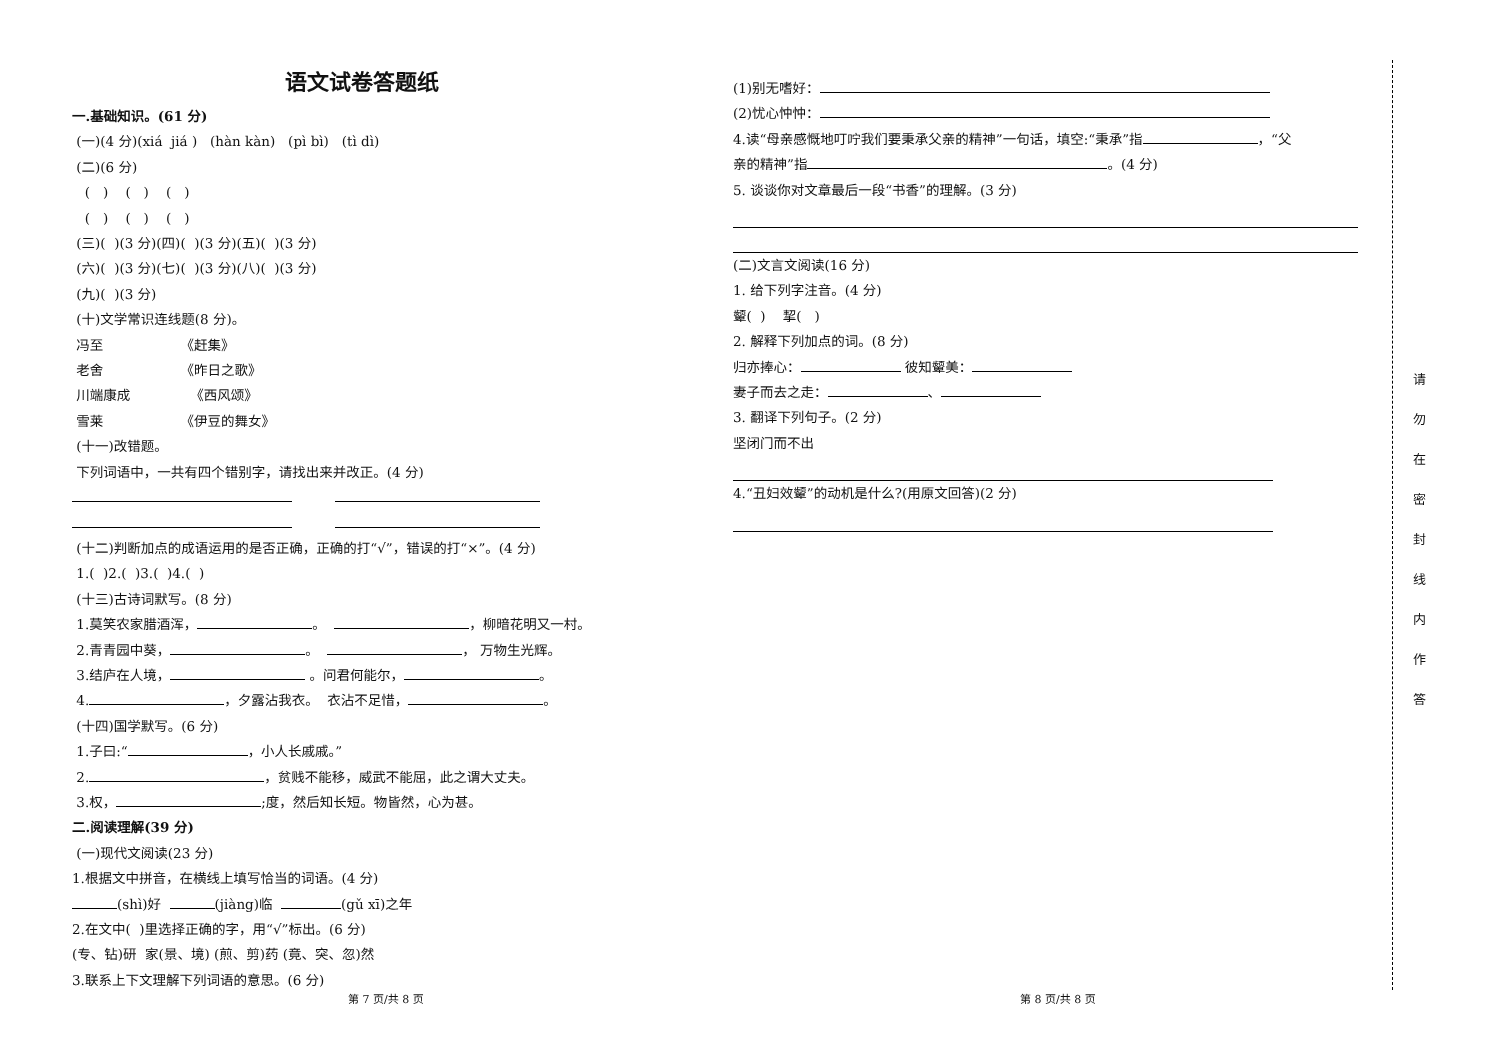语文试卷答题纸
一.基础知识。(61 分)
(一)(4 分)(xiá jiá ) (hàn kàn) (pì bì) (tì dì)
(二)(6 分)
( ) ( ) ( )
( ) ( ) ( )
(三)( )(3 分)(四)( )(3 分)(五)( )(3 分)
(六)( )(3 分)(七)( )(3 分)(八)( )(3 分)
(九)( )(3 分)
(十)文学常识连线题(8 分)。
冯至 《赶集》
老舍 《昨日之歌》
川端康成 《西风颂》
雪莱 《伊豆的舞女》
(十一)改错题。
下列词语中，一共有四个错别字，请找出来并改正。(4 分)
(十二)判断加点的成语运用的是否正确，正确的打“√”，错误的打“×”。(4 分)
1.( )2.( )3.( )4.( )
(十三)古诗词默写。(8 分)
1.莫笑农家腊酒浑， 。 ，柳暗花明又一村。
2.青青园中葵， 。 ， 万物生光辉。
3.结庐在人境， 。问君何能尔， 。
4. ，夕露沾我衣。 衣沾不足惜， 。
(十四)国学默写。(6 分)
1.子曰:“ ，小人长戚戚。”
2. ，贫贱不能移，威武不能屈，此之谓大丈夫。
3.权， ;度，然后知长短。物皆然，心为甚。
二.阅读理解(39 分)
(一)现代文阅读(23 分)
1.根据文中拼音，在横线上填写恰当的词语。(4 分)
(shì)好 (jiàng)临 (gǔ xī)之年
2.在文中( )里选择正确的字，用“√”标出。(6 分)
(专、钻)研 家(景、境) (煎、剪)药 (竟、突、忽)然
3.联系上下文理解下列词语的意思。(6 分)
第 7 页/共 8 页
(1)别无嗜好：
(2)忧心忡忡：
4.读“母亲感慨地叮咛我们要秉承父亲的精神”一句话，填空:“秉承”指 ，“父
亲的精神”指 。(4 分)
5. 谈谈你对文章最后一段“书香”的理解。(3 分)
(二)文言文阅读(16 分)
1. 给下列字注音。(4 分)
颦( ) 挈( )
2. 解释下列加点的词。(8 分)
归亦捧心： 彼知颦美：
妻子而去之走： 、
3. 翻译下列句子。(2 分)
坚闭门而不出
4.“丑妇效颦”的动机是什么?(用原文回答)(2 分)
第 8 页/共 8 页
请
勿
在
密
封
线
内
作
答